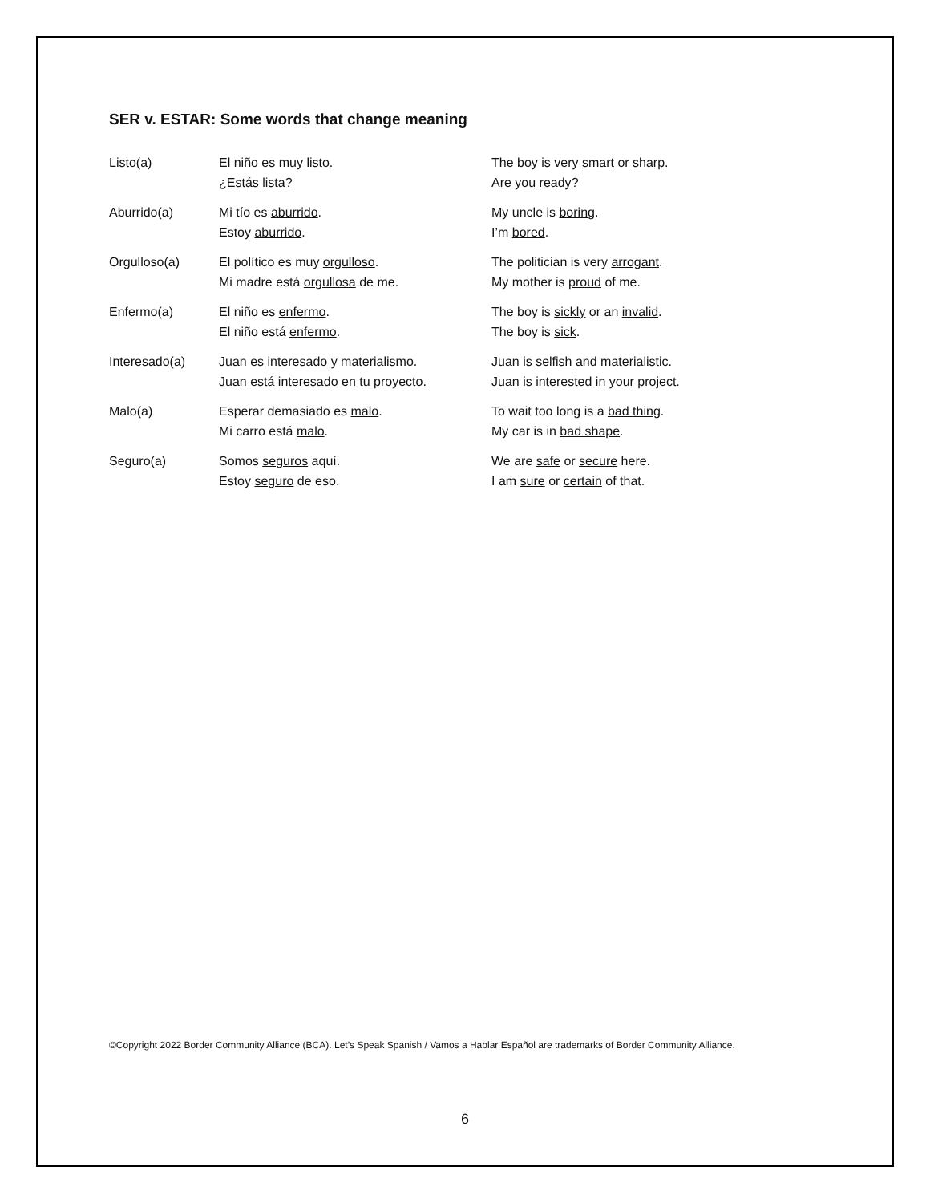SER v. ESTAR: Some words that change meaning
| Listo(a) | El niño es muy listo . ¿Estás lista ? | The boy is very smart or sharp . Are you ready ? |
| Aburrido(a) | Mi tío es aburrido . Estoy aburrido . | My uncle is boring . I’m bored . |
| Orgulloso(a) | El político es muy orgulloso . Mi madre está orgullosa de me. | The politician is very arrogant . My mother is proud of me. |
| Enfermo(a) | El niño es enfermo . El niño está enfermo . | The boy is sickly or an invalid . The boy is sick . |
| Interesado(a) | Juan es interesado y materialismo. Juan está interesado en tu proyecto. | Juan is selfish and materialistic. Juan is interested in your project. |
| Malo(a) | Esperar demasiado es malo . Mi carro está malo . | To wait too long is a bad thing . My car is in bad shape . |
| Seguro(a) | Somos seguros aquí. Estoy seguro de eso. | We are safe or secure here. I am sure or certain of that. |
©Copyright 2022 Border Community Alliance (BCA). Let’s Speak Spanish / Vamos a Hablar Español are trademarks of Border Community Alliance.
6